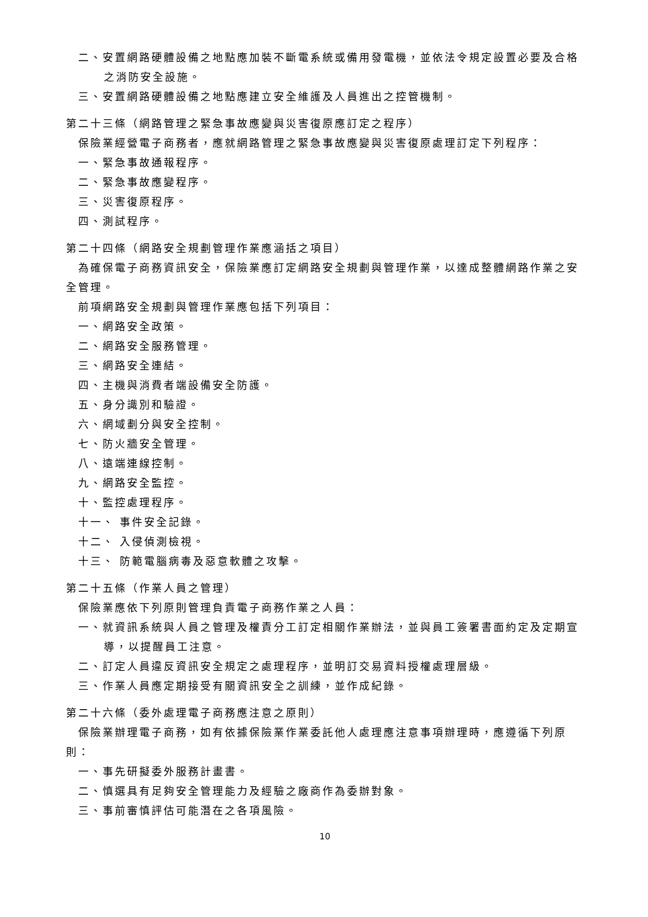二、安置網路硬體設備之地點應加裝不斷電系統或備用發電機，並依法令規定設置必要及合格之消防安全設施。
三、安置網路硬體設備之地點應建立安全維護及人員進出之控管機制。
第二十三條（網路管理之緊急事故應變與災害復原應訂定之程序）
保險業經營電子商務者，應就網路管理之緊急事故應變與災害復原處理訂定下列程序：
一、緊急事故通報程序。
二、緊急事故應變程序。
三、災害復原程序。
四、測試程序。
第二十四條（網路安全規劃管理作業應涵括之項目）
為確保電子商務資訊安全，保險業應訂定網路安全規劃與管理作業，以達成整體網路作業之安全管理。
前項網路安全規劃與管理作業應包括下列項目：
一、網路安全政策。
二、網路安全服務管理。
三、網路安全連結。
四、主機與消費者端設備安全防護。
五、身分識別和驗證。
六、網域劃分與安全控制。
七、防火牆安全管理。
八、遠端連線控制。
九、網路安全監控。
十、監控處理程序。
十一、 事件安全記錄。
十二、 入侵偵測檢視。
十三、 防範電腦病毒及惡意軟體之攻擊。
第二十五條（作業人員之管理）
保險業應依下列原則管理負責電子商務作業之人員：
一、就資訊系統與人員之管理及權責分工訂定相關作業辦法，並與員工簽署書面約定及定期宣導，以提醒員工注意。
二、訂定人員違反資訊安全規定之處理程序，並明訂交易資料授權處理層級。
三、作業人員應定期接受有關資訊安全之訓練，並作成紀錄。
第二十六條（委外處理電子商務應注意之原則）
保險業辦理電子商務，如有依據保險業作業委託他人處理應注意事項辦理時，應遵循下列原則：
一、事先研擬委外服務計畫書。
二、慎選具有足夠安全管理能力及經驗之廠商作為委辦對象。
三、事前審慎評估可能潛在之各項風險。
10